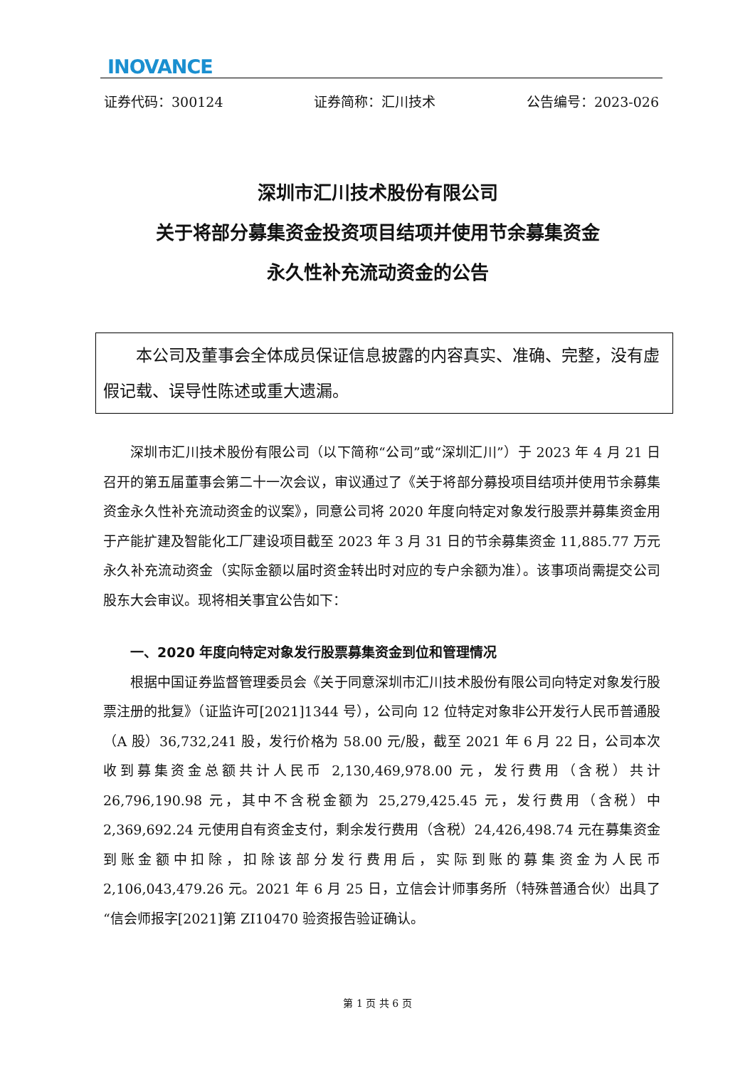INOVANCE
证券代码：300124 证券简称：汇川技术 公告编号：2023-026
深圳市汇川技术股份有限公司
关于将部分募集资金投资项目结项并使用节余募集资金
永久性补充流动资金的公告
本公司及董事会全体成员保证信息披露的内容真实、准确、完整，没有虚假记载、误导性陈述或重大遗漏。
深圳市汇川技术股份有限公司（以下简称“公司”或“深圳汇川”）于 2023 年 4 月 21 日召开的第五届董事会第二十一次会议，审议通过了《关于将部分募投项目结项并使用节余募集资金永久性补充流动资金的议案》，同意公司将 2020 年度向特定对象发行股票并募集资金用于产能扩建及智能化工厂建设项目截至 2023 年 3 月 31 日的节余募集资金 11,885.77 万元永久补充流动资金（实际金额以届时资金转出时对应的专户余额为准）。该事项尚需提交公司股东大会审议。现将相关事宜公告如下：
一、2020 年度向特定对象发行股票募集资金到位和管理情况
根据中国证券监督管理委员会《关于同意深圳市汇川技术股份有限公司向特定对象发行股票注册的批复》（证监许可[2021]1344 号），公司向 12 位特定对象非公开发行人民币普通股（A 股）36,732,241 股，发行价格为 58.00 元/股，截至 2021 年 6 月 22 日，公司本次收到募集资金总额共计人民币 2,130,469,978.00 元，发行费用（含税）共计 26,796,190.98 元，其中不含税金额为 25,279,425.45 元，发行费用（含税）中 2,369,692.24 元使用自有资金支付，剩余发行费用（含税）24,426,498.74 元在募集资金到账金额中扣除，扣除该部分发行费用后，实际到账的募集资金为人民币 2,106,043,479.26 元。2021 年 6 月 25 日，立信会计师事务所（特殊普通合伙）出具了“信会师报字[2021]第 ZI10470 验资报告验证确认。
第 1 页 共 6 页